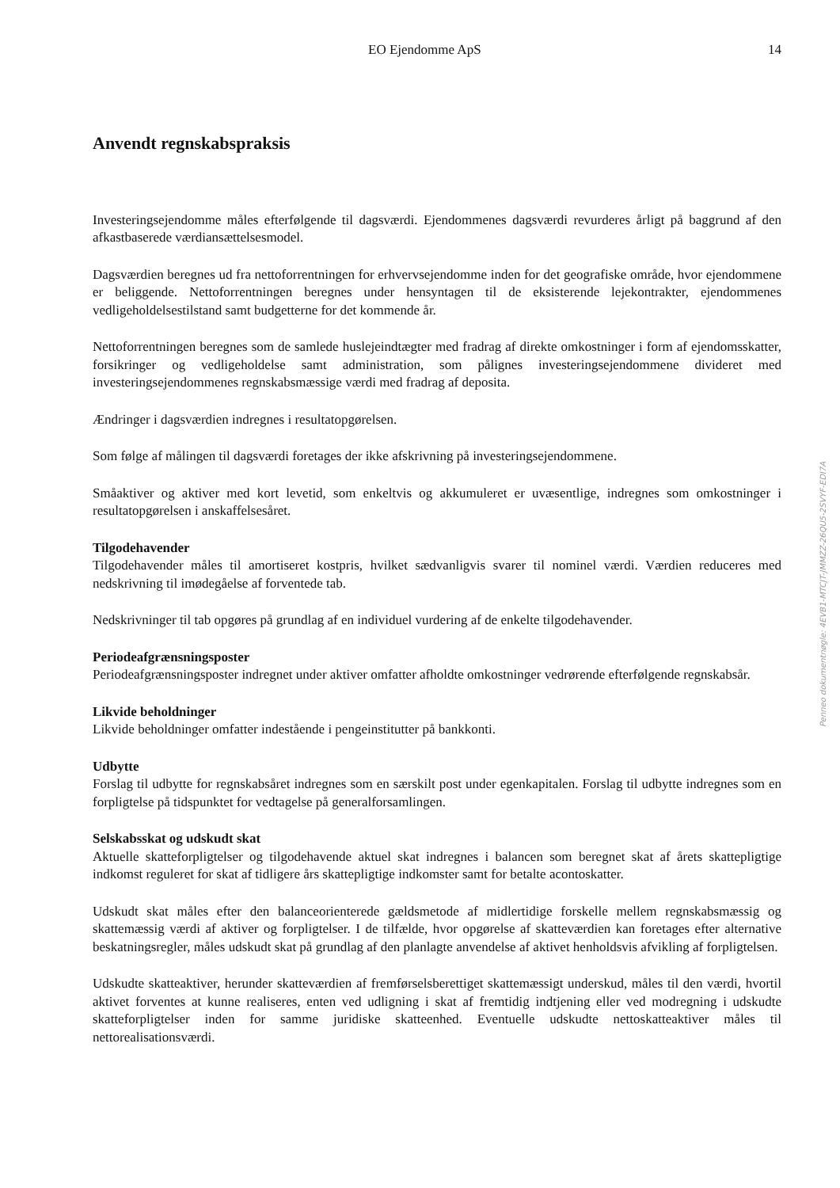EO Ejendomme ApS 14
Anvendt regnskabspraksis
Investeringsejendomme måles efterfølgende til dagsværdi. Ejendommenes dagsværdi revurderes årligt på baggrund af den afkastbaserede værdiansættelsesmodel.
Dagsværdien beregnes ud fra nettoforrentningen for erhvervsejendomme inden for det geografiske område, hvor ejendommene er beliggende. Nettoforrentningen beregnes under hensyntagen til de eksisterende lejekontrakter, ejendommenes vedligeholdelsestilstand samt budgetterne for det kommende år.
Nettoforrentningen beregnes som de samlede huslejeindtægter med fradrag af direkte omkostninger i form af ejendomsskatter, forsikringer og vedligeholdelse samt administration, som pålignes investeringsejendommene divideret med investeringsejendommenes regnskabsmæssige værdi med fradrag af deposita.
Ændringer i dagsværdien indregnes i resultatopgørelsen.
Som følge af målingen til dagsværdi foretages der ikke afskrivning på investeringsejendommene.
Småaktiver og aktiver med kort levetid, som enkeltvis og akkumuleret er uvæsentlige, indregnes som omkostninger i resultatopgørelsen i anskaffelsesåret.
Tilgodehavender
Tilgodehavender måles til amortiseret kostpris, hvilket sædvanligvis svarer til nominel værdi. Værdien reduceres med nedskrivning til imødegåelse af forventede tab.
Nedskrivninger til tab opgøres på grundlag af en individuel vurdering af de enkelte tilgodehavender.
Periodeafgrænsningsposter
Periodeafgrænsningsposter indregnet under aktiver omfatter afholdte omkostninger vedrørende efterfølgende regnskabsår.
Likvide beholdninger
Likvide beholdninger omfatter indestående i pengeinstitutter på bankkonti.
Udbytte
Forslag til udbytte for regnskabsåret indregnes som en særskilt post under egenkapitalen. Forslag til udbytte indregnes som en forpligtelse på tidspunktet for vedtagelse på generalforsamlingen.
Selskabsskat og udskudt skat
Aktuelle skatteforpligtelser og tilgodehavende aktuel skat indregnes i balancen som beregnet skat af årets skattepligtige indkomst reguleret for skat af tidligere års skattepligtige indkomster samt for betalte acontoskatter.
Udskudt skat måles efter den balanceorienterede gældsmetode af midlertidige forskelle mellem regnskabsmæssig og skattemæssig værdi af aktiver og forpligtelser. I de tilfælde, hvor opgørelse af skatteværdien kan foretages efter alternative beskatningsregler, måles udskudt skat på grundlag af den planlagte anvendelse af aktivet henholdsvis afvikling af forpligtelsen.
Udskudte skatteaktiver, herunder skatteværdien af fremførselsberettiget skattemæssigt underskud, måles til den værdi, hvortil aktivet forventes at kunne realiseres, enten ved udligning i skat af fremtidig indtjening eller ved modregning i udskudte skatteforpligtelser inden for samme juridiske skatteenhed. Eventuelle udskudte nettoskatteaktiver måles til nettorealisationsværdi.
Penneo dokumentnøgle: 4EVB1-MTCJT-JMMZZ-26QU5-2SVYF-EDI7A